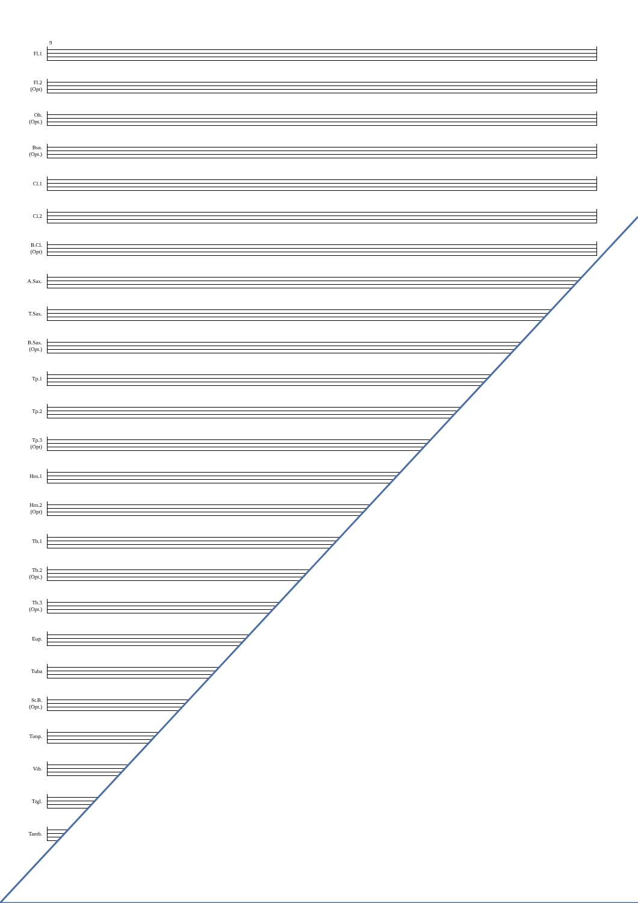9
Fl.1
Fl.2
(Opt)
Ob.
(Opt.)
Bsn.
(Opt.)
Cl.1
Cl.2
B.Cl.
(Opt)
A.Sax.
T.Sax.
B.Sax.
(Opt.)
Tp.1
Tp.2
Tp.3
(Opt)
Hrn.1
Hrn.2
(Opt)
Tb.1
Tb.2
(Opt.)
Tb.3
(Opt.)
Eup.
Tuba
St.B.
(Opt.)
Timp.
Vib.
Trgl.
Tamb.